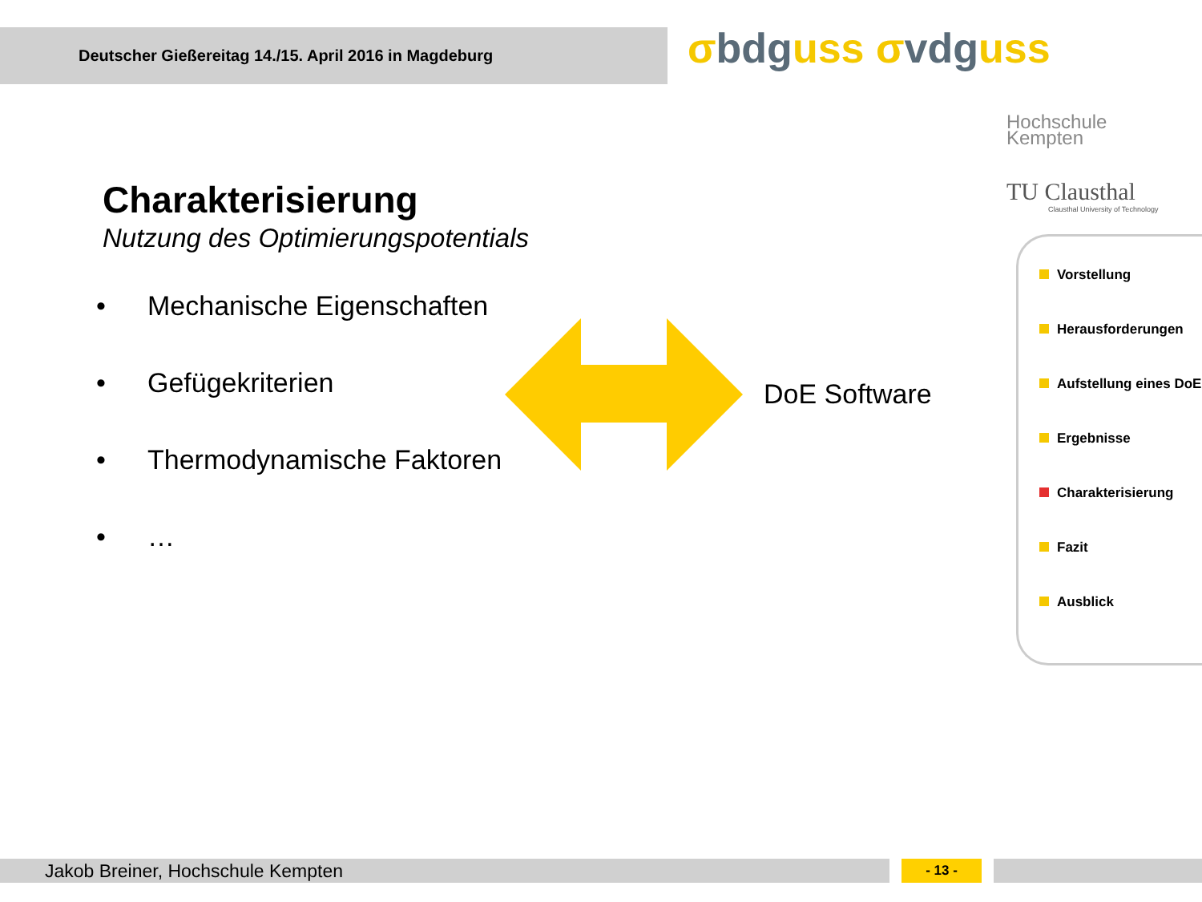Deutscher Gießereitag 14./15. April 2016 in Magdeburg
σbdguss σvdguss
Hochschule
Kempten
TU Clausthal
Clausthal University of Technology
Charakterisierung
Nutzung des Optimierungspotentials
• Mechanische Eigenschaften
• Gefügekriterien
• Thermodynamische Faktoren
• …
DoE Software
Vorstellung
Herausforderungen
Aufstellung eines DoE
Ergebnisse
Charakterisierung
Fazit
Ausblick
Jakob Breiner, Hochschule Kempten - 13 -